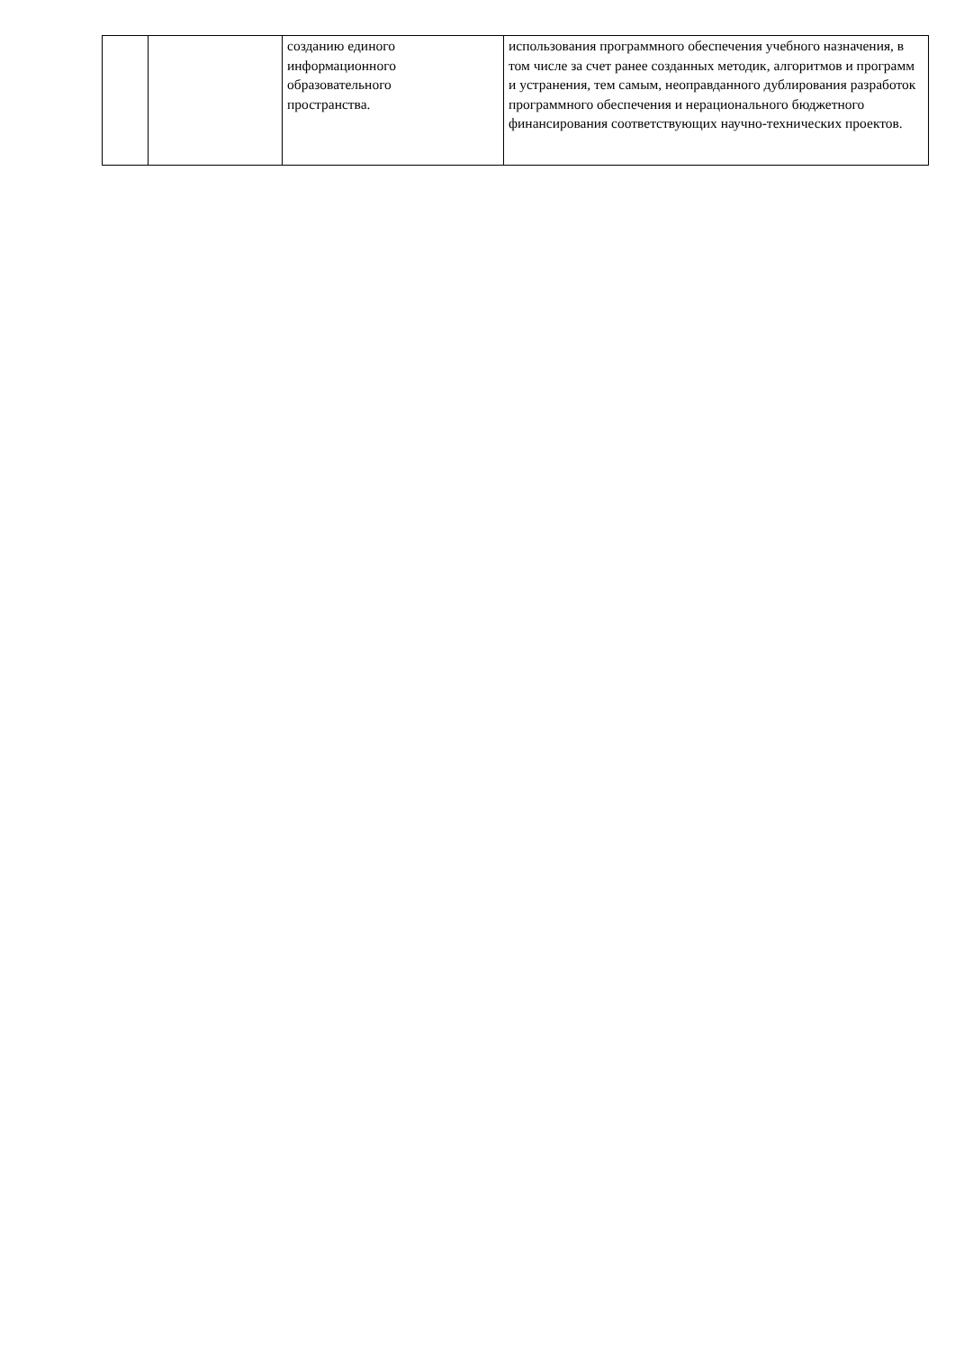| | | созданию единого информационного образовательного пространства. | использования программного обеспечения учебного назначения, в том числе за счет ранее созданных методик, алгоритмов и программ и устранения, тем самым, неоправданного дублирования разработок программного обеспечения и нерационального бюджетного финансирования соответствующих научно-технических проектов. |